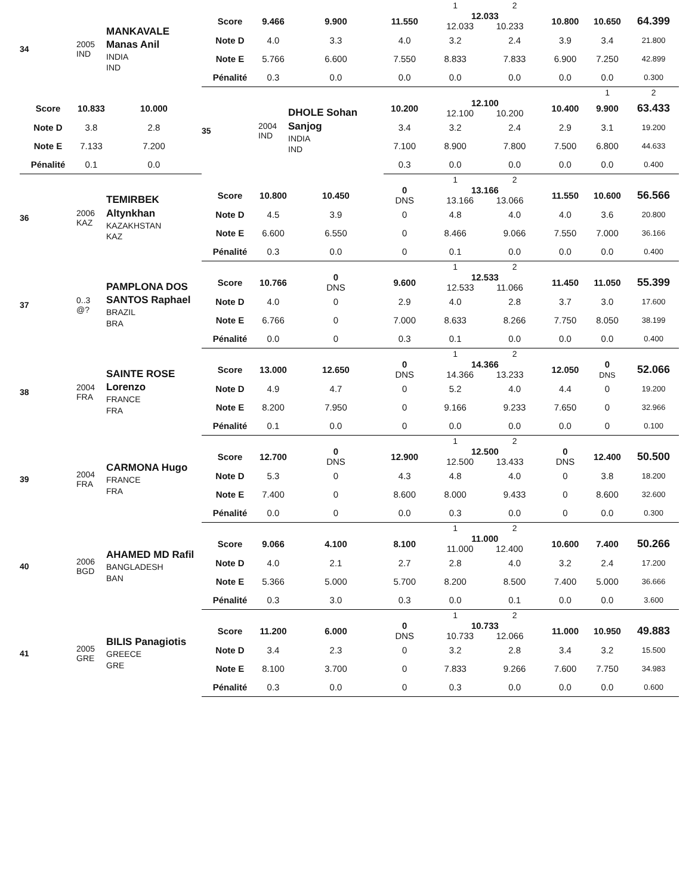| 34 | 2005 IND | MANKAVALE Manas Anil INDIA IND | | | | | 1 | 2 | | | | | | |
| | | | Score | 9.466 | 9.900 | 11.550 | 12.033 12.033 10.233 | | 10.800 | 10.650 | 64.399 | | | |
| | | | Note D | 4.0 | 3.3 | 4.0 | 3.2 | 2.4 | 3.9 | 3.4 | 21.800 | | | |
| | | | Note E | 5.766 | 6.600 | 7.550 | 8.833 | 7.833 | 6.900 | 7.250 | 42.899 | | | |
| | | | Pénalité | 0.3 | 0.0 | 0.0 | 0.0 | 0.0 | 0.0 | 0.0 | 0.300 | | | |
| | | | 35 | 2004 IND | DHOLE Sohan Sanjog INDIA IND | | | | | 1 | 2 | | | |
| Score | 10.833 | 10.000 | | | | 10.200 | 12.100 12.100 10.200 | | 10.400 | 9.900 | 63.433 | | | |
| Note D | 3.8 | 2.8 | | | | 3.4 | 3.2 | 2.4 | 2.9 | 3.1 | 19.200 | | | |
| Note E | 7.133 | 7.200 | | | | 7.100 | 8.900 | 7.800 | 7.500 | 6.800 | 44.633 | | | |
| Pénalité | 0.1 | 0.0 | | | | 0.3 | 0.0 | 0.0 | 0.0 | 0.0 | 0.400 | | | |
| 36 | 2006 KAZ | TEMIRBEK Altynkhan KAZAKHSTAN KAZ | | | | | 1 | 2 | | | | | | |
| | | | Score | 10.800 | 10.450 | 0 DNS | 13.166 13.166 13.066 | | 11.550 | 10.600 | 56.566 | | | |
| | | | Note D | 4.5 | 3.9 | 0 | 4.8 | 4.0 | 4.0 | 3.6 | 20.800 | | | |
| | | | Note E | 6.600 | 6.550 | 0 | 8.466 | 9.066 | 7.550 | 7.000 | 36.166 | | | |
| | | | Pénalité | 0.3 | 0.0 | 0 | 0.1 | 0.0 | 0.0 | 0.0 | 0.400 | | | |
| 37 | 0..3 @? | PAMPLONA DOS SANTOS Raphael BRAZIL BRA | | | | | 1 | 2 | | | | | | |
| | | | Score | 10.766 | 0 DNS | 9.600 | 12.533 12.533 11.066 | | 11.450 | 11.050 | 55.399 | | | |
| | | | Note D | 4.0 | 0 | 2.9 | 4.0 | 2.8 | 3.7 | 3.0 | 17.600 | | | |
| | | | Note E | 6.766 | 0 | 7.000 | 8.633 | 8.266 | 7.750 | 8.050 | 38.199 | | | |
| | | | Pénalité | 0.0 | 0 | 0.3 | 0.1 | 0.0 | 0.0 | 0.0 | 0.400 | | | |
| 38 | 2004 FRA | SAINTE ROSE Lorenzo FRANCE FRA | | | | | 1 | 2 | | | | | | |
| | | | Score | 13.000 | 12.650 | 0 DNS | 14.366 14.366 13.233 | | 12.050 | 0 DNS | 52.066 | | | |
| | | | Note D | 4.9 | 4.7 | 0 | 5.2 | 4.0 | 4.4 | 0 | 19.200 | | | |
| | | | Note E | 8.200 | 7.950 | 0 | 9.166 | 9.233 | 7.650 | 0 | 32.966 | | | |
| | | | Pénalité | 0.1 | 0.0 | 0 | 0.0 | 0.0 | 0.0 | 0 | 0.100 | | | |
| 39 | 2004 FRA | CARMONA Hugo FRANCE FRA | | | | | 1 | 2 | | | | | | |
| | | | Score | 12.700 | 0 DNS | 12.900 | 12.500 12.500 13.433 | | 0 DNS | 12.400 | 50.500 | | | |
| | | | Note D | 5.3 | 0 | 4.3 | 4.8 | 4.0 | 0 | 3.8 | 18.200 | | | |
| | | | Note E | 7.400 | 0 | 8.600 | 8.000 | 9.433 | 0 | 8.600 | 32.600 | | | |
| | | | Pénalité | 0.0 | 0 | 0.0 | 0.3 | 0.0 | 0 | 0.0 | 0.300 | | | |
| 40 | 2006 BGD | AHAMED MD Rafil BANGLADESH BAN | | | | | 1 | 2 | | | | | | |
| | | | Score | 9.066 | 4.100 | 8.100 | 11.000 11.000 12.400 | | 10.600 | 7.400 | 50.266 | | | |
| | | | Note D | 4.0 | 2.1 | 2.7 | 2.8 | 4.0 | 3.2 | 2.4 | 17.200 | | | |
| | | | Note E | 5.366 | 5.000 | 5.700 | 8.200 | 8.500 | 7.400 | 5.000 | 36.666 | | | |
| | | | Pénalité | 0.3 | 3.0 | 0.3 | 0.0 | 0.1 | 0.0 | 0.0 | 3.600 | | | |
| 41 | 2005 GRE | BILIS Panagiotis GREECE GRE | | | | | 1 | 2 | | | | | | |
| | | | Score | 11.200 | 6.000 | 0 DNS | 10.733 10.733 12.066 | | 11.000 | 10.950 | 49.883 | | | |
| | | | Note D | 3.4 | 2.3 | 0 | 3.2 | 2.8 | 3.4 | 3.2 | 15.500 | | | |
| | | | Note E | 8.100 | 3.700 | 0 | 7.833 | 9.266 | 7.600 | 7.750 | 34.983 | | | |
| | | | Pénalité | 0.3 | 0.0 | 0 | 0.3 | 0.0 | 0.0 | 0.0 | 0.600 | | | |